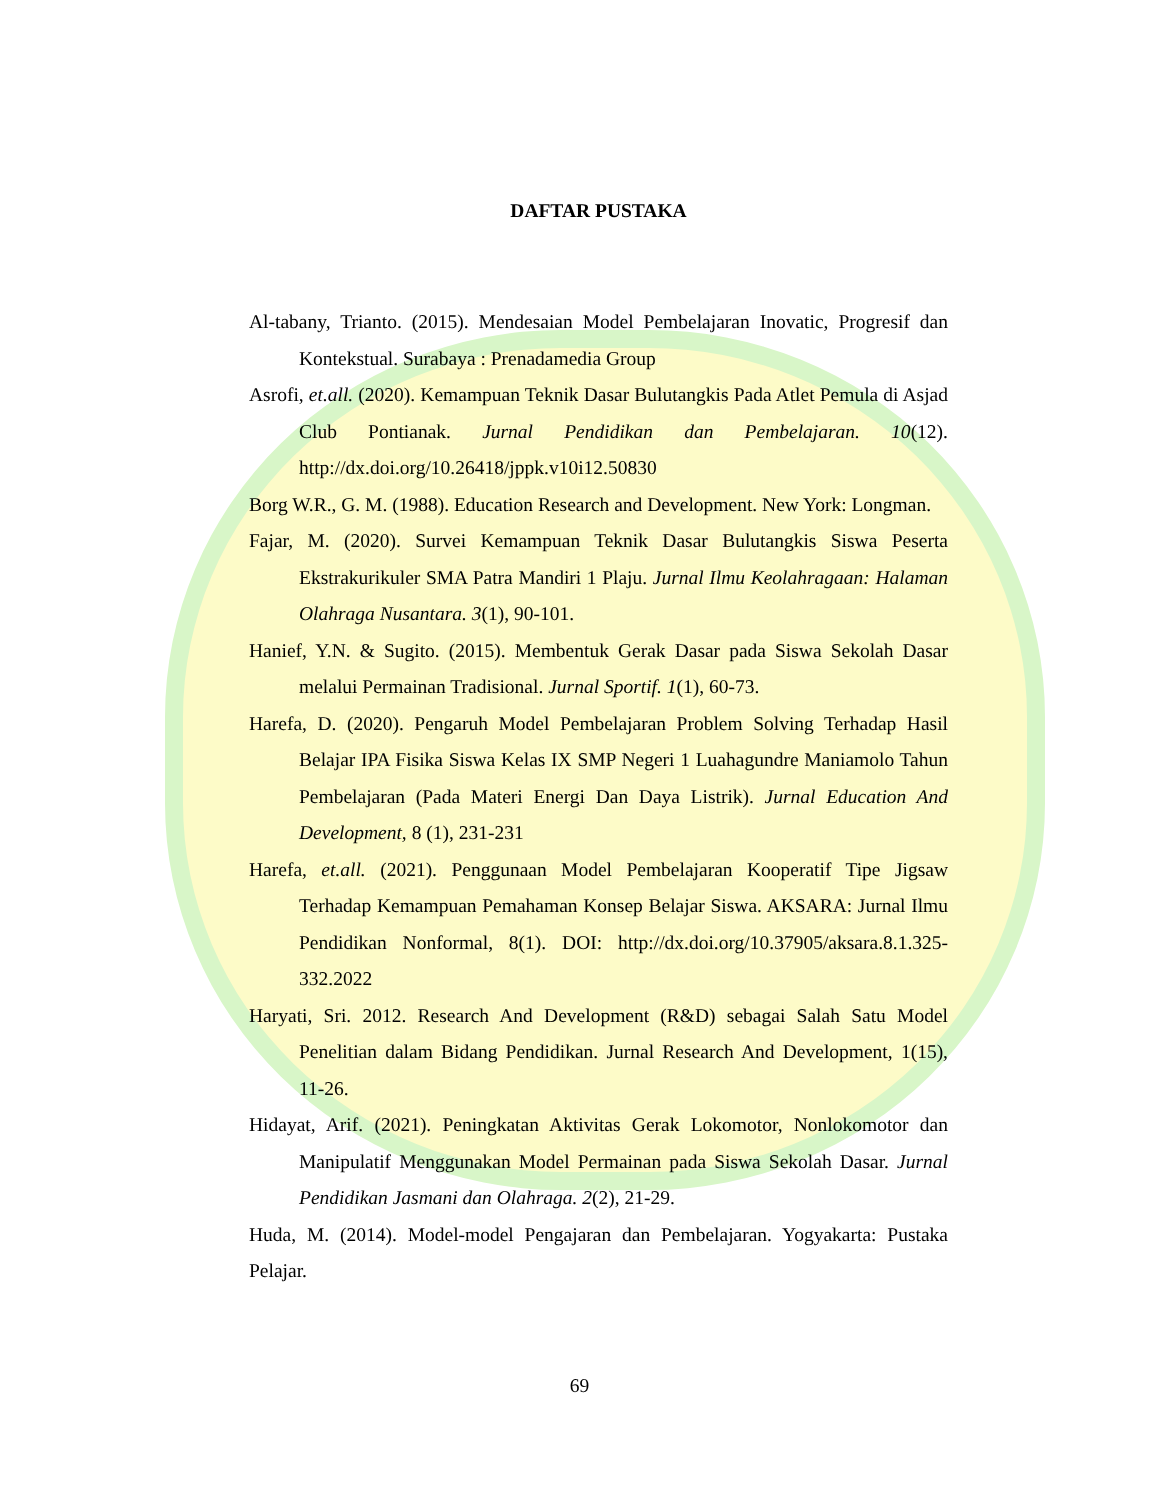DAFTAR PUSTAKA
Al-tabany, Trianto. (2015). Mendesaian Model Pembelajaran Inovatic, Progresif dan Kontekstual. Surabaya : Prenadamedia Group
Asrofi, et.all. (2020). Kemampuan Teknik Dasar Bulutangkis Pada Atlet Pemula di Asjad Club Pontianak. Jurnal Pendidikan dan Pembelajaran. 10(12). http://dx.doi.org/10.26418/jppk.v10i12.50830
Borg W.R., G. M. (1988). Education Research and Development. New York: Longman.
Fajar, M. (2020). Survei Kemampuan Teknik Dasar Bulutangkis Siswa Peserta Ekstrakurikuler SMA Patra Mandiri 1 Plaju. Jurnal Ilmu Keolahragaan: Halaman Olahraga Nusantara. 3(1), 90-101.
Hanief, Y.N. & Sugito. (2015). Membentuk Gerak Dasar pada Siswa Sekolah Dasar melalui Permainan Tradisional. Jurnal Sportif. 1(1), 60-73.
Harefa, D. (2020). Pengaruh Model Pembelajaran Problem Solving Terhadap Hasil Belajar IPA Fisika Siswa Kelas IX SMP Negeri 1 Luahagundre Maniamolo Tahun Pembelajaran (Pada Materi Energi Dan Daya Listrik). Jurnal Education And Development, 8 (1), 231-231
Harefa, et.all. (2021). Penggunaan Model Pembelajaran Kooperatif Tipe Jigsaw Terhadap Kemampuan Pemahaman Konsep Belajar Siswa. AKSARA: Jurnal Ilmu Pendidikan Nonformal, 8(1). DOI: http://dx.doi.org/10.37905/aksara.8.1.325-332.2022
Haryati, Sri. 2012. Research And Development (R&D) sebagai Salah Satu Model Penelitian dalam Bidang Pendidikan. Jurnal Research And Development, 1(15), 11-26.
Hidayat, Arif. (2021). Peningkatan Aktivitas Gerak Lokomotor, Nonlokomotor dan Manipulatif Menggunakan Model Permainan pada Siswa Sekolah Dasar. Jurnal Pendidikan Jasmani dan Olahraga. 2(2), 21-29.
Huda, M. (2014). Model-model Pengajaran dan Pembelajaran. Yogyakarta: Pustaka Pelajar.
69